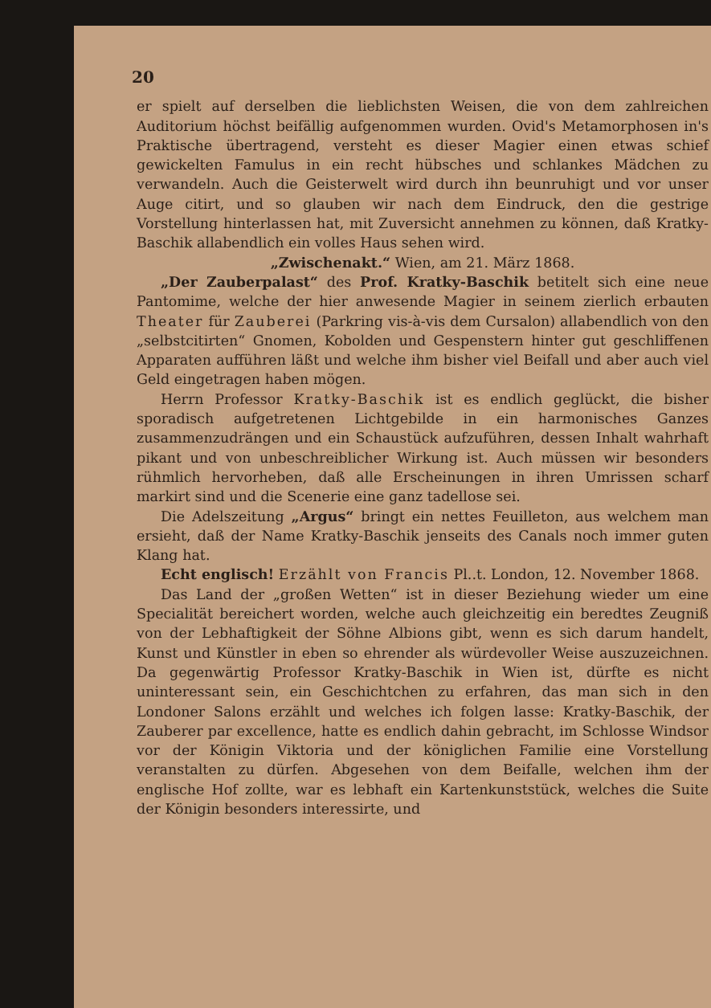20
er spielt auf derselben die lieblichsten Weisen, die von dem zahlreichen Auditorium höchst beifällig aufgenommen wurden. Ovid's Metamorphosen in's Praktische übertragend, versteht es dieser Magier einen etwas schief gewickelten Famulus in ein recht hübsches und schlankes Mädchen zu verwandeln. Auch die Geisterwelt wird durch ihn beunruhigt und vor unser Auge citirt, und so glauben wir nach dem Eindruck, den die gestrige Vorstellung hinterlassen hat, mit Zuversicht annehmen zu können, daß Kratky-Baschik allabendlich ein volles Haus sehen wird.
„Zwischenakt.“ Wien, am 21. März 1868.
„Der Zauberpalast“ des Prof. Kratky-Baschik betitelt sich eine neue Pantomime, welche der hier anwesende Magier in seinem zierlich erbauten Theater für Zauberei (Parkring vis-à-vis dem Cursalon) allabendlich von den „selbstcitirten“ Gnomen, Kobolden und Gespenstern hinter gut geschliffenen Apparaten aufführen läßt und welche ihm bisher viel Beifall und aber auch viel Geld eingetragen haben mögen.
Herrn Professor Kratky-Baschik ist es endlich geglückt, die bisher sporadisch aufgetretenen Lichtgebilde in ein harmonisches Ganzes zusammenzudrängen und ein Schaustück aufzuführen, dessen Inhalt wahrhaft pikant und von unbeschreiblicher Wirkung ist. Auch müssen wir besonders rühmlich hervorheben, daß alle Erscheinungen in ihren Umrissen scharf markirt sind und die Scenerie eine ganz tadellose sei.
Die Adelszeitung „Argus“ bringt ein nettes Feuilleton, aus welchem man ersieht, daß der Name Kratky-Baschik jenseits des Canals noch immer guten Klang hat.
Echt englisch! Erzählt von Francis Pl..t. London, 12. November 1868.
Das Land der „großen Wetten“ ist in dieser Beziehung wieder um eine Specialität bereichert worden, welche auch gleichzeitig ein beredtes Zeugniß von der Lebhaftigkeit der Söhne Albions gibt, wenn es sich darum handelt, Kunst und Künstler in eben so ehrender als würdevoller Weise auszuzeichnen. Da gegenwärtig Professor Kratky-Baschik in Wien ist, dürfte es nicht uninteressant sein, ein Geschichtchen zu erfahren, das man sich in den Londoner Salons erzählt und welches ich folgen lasse: Kratky-Baschik, der Zauberer par excellence, hatte es endlich dahin gebracht, im Schlosse Windsor vor der Königin Viktoria und der königlichen Familie eine Vorstellung veranstalten zu dürfen. Abgesehen von dem Beifalle, welchen ihm der englische Hof zollte, war es lebhaft ein Kartenkunststück, welches die Suite der Königin besonders interessirte, und